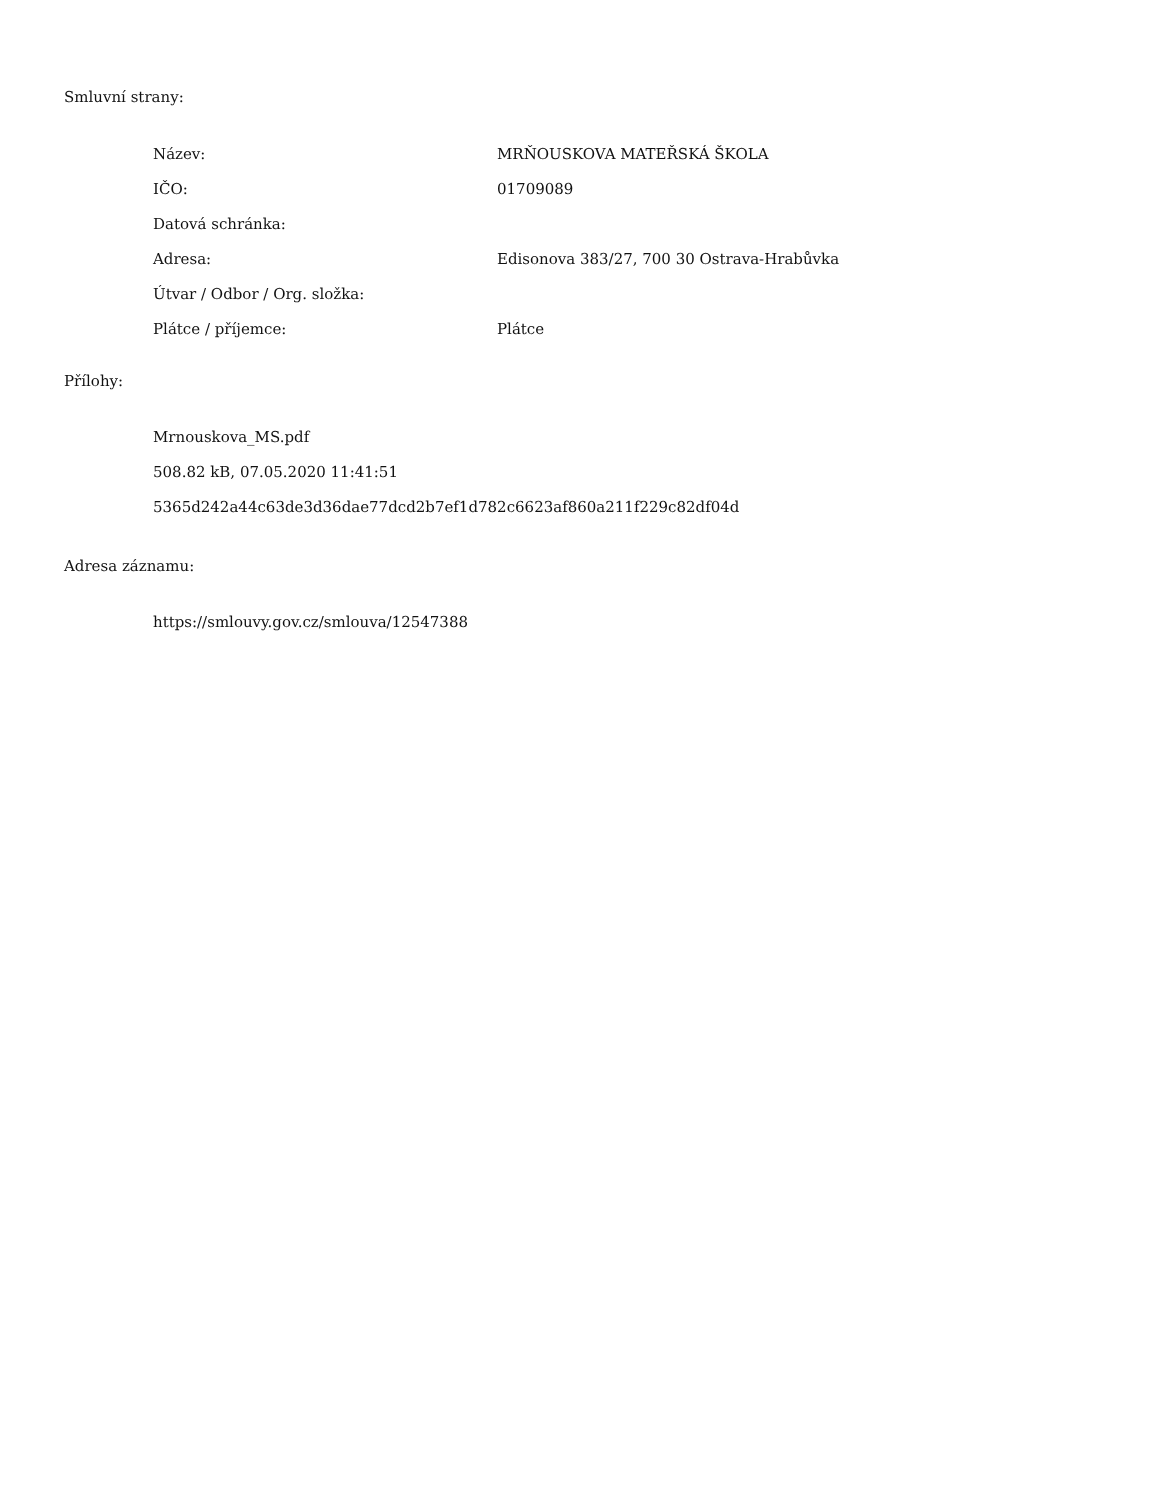Smluvní strany:
| Název: | MRŇOUSKOVA MATEŘSKÁ ŠKOLA |
| IČO: | 01709089 |
| Datová schránka: | |
| Adresa: | Edisonova 383/27, 700 30 Ostrava-Hrabůvka |
| Útvar / Odbor / Org. složka: | |
| Plátce / příjemce: | Plátce |
Přílohy:
Mrnouskova_MS.pdf
508.82 kB, 07.05.2020 11:41:51
5365d242a44c63de3d36dae77dcd2b7ef1d782c6623af860a211f229c82df04d
Adresa záznamu:
https://smlouvy.gov.cz/smlouva/12547388